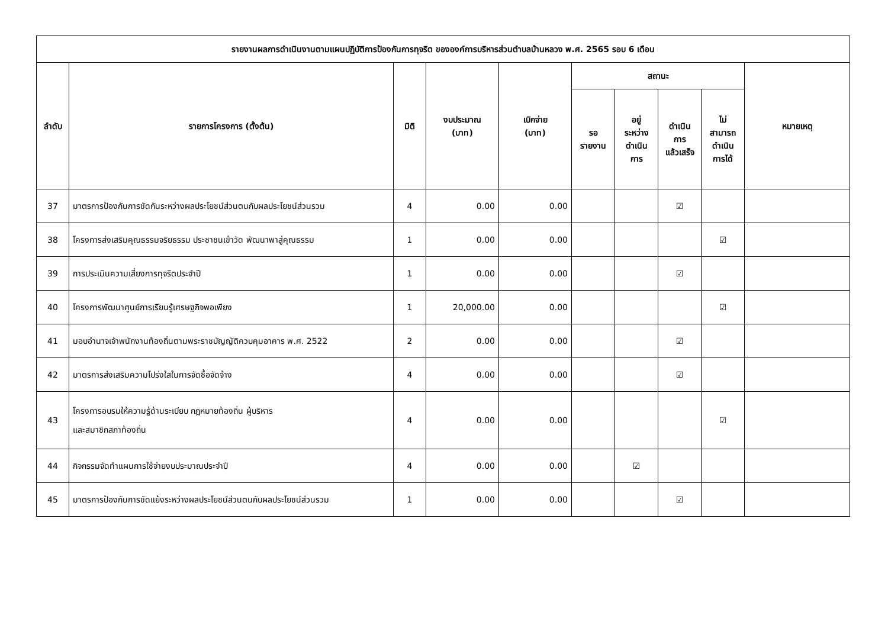| รายงานผลการดำเนินงานตามแผนปฏิบัติการป้องกันการทุจริต ขององค์การบริหารส่วนตำบลบ้านหลวง พ.ศ. 2565 รอบ 6 เดือน | | | | | | | | | |
| --- | --- | --- | --- | --- | --- | --- | --- | --- | --- |
| ลำดับ | รายการโครงการ (ตั้งต้น) | มิติ | งบประมาณ (บาท) | เบิกจ่าย (บาท) | สถานะ | | | | หมายเหตุ |
| | | | | | รอ รายงาน | อยู่ ระหว่าง ดำเนิน การ | ดำเนิน การ แล้วเสร็จ | ไม่ สามารถ ดำเนิน การได้ | |
| 37 | มาตรการป้องกันการขัดกันระหว่างผลประโยชน์ส่วนตนกับผลประโยชน์ส่วนรวม | 4 | 0.00 | 0.00 | | | ☑ | | |
| 38 | โครงการส่งเสริมคุณธรรมจริยธรรม ประชาชนเข้าวัด พัฒนาพาสู่คุณธรรม | 1 | 0.00 | 0.00 | | | | ☑ | |
| 39 | การประเมินความเสี่ยงการทุจริตประจำปี | 1 | 0.00 | 0.00 | | | ☑ | | |
| 40 | โครงการพัฒนาศูนย์การเรียนรู้เศรษฐกิจพอเพียง | 1 | 20,000.00 | 0.00 | | | | ☑ | |
| 41 | มอบอำนาจเจ้าพนักงานท้องถิ่นตามพระราชบัญญัติควบคุมอาคาร พ.ศ. 2522 | 2 | 0.00 | 0.00 | | | ☑ | | |
| 42 | มาตรการส่งเสริมความโปร่งใสในการจัดซื้อจัดจ้าง | 4 | 0.00 | 0.00 | | | ☑ | | |
| 43 | โครงการอบรมให้ความรู้ด้านระเบียบ กฎหมายท้องถิ่น ผู้บริหาร และสมาชิกสภาท้องถิ่น | 4 | 0.00 | 0.00 | | | | ☑ | |
| 44 | กิจกรรมจัดทำแผนการใช้จ่ายงบประมาณประจำปี | 4 | 0.00 | 0.00 | | ☑ | | | |
| 45 | มาตรการป้องกันการขัดแย้งระหว่างผลประโยชน์ส่วนตนกับผลประโยชน์ส่วนรวม | 1 | 0.00 | 0.00 | | | ☑ | | |